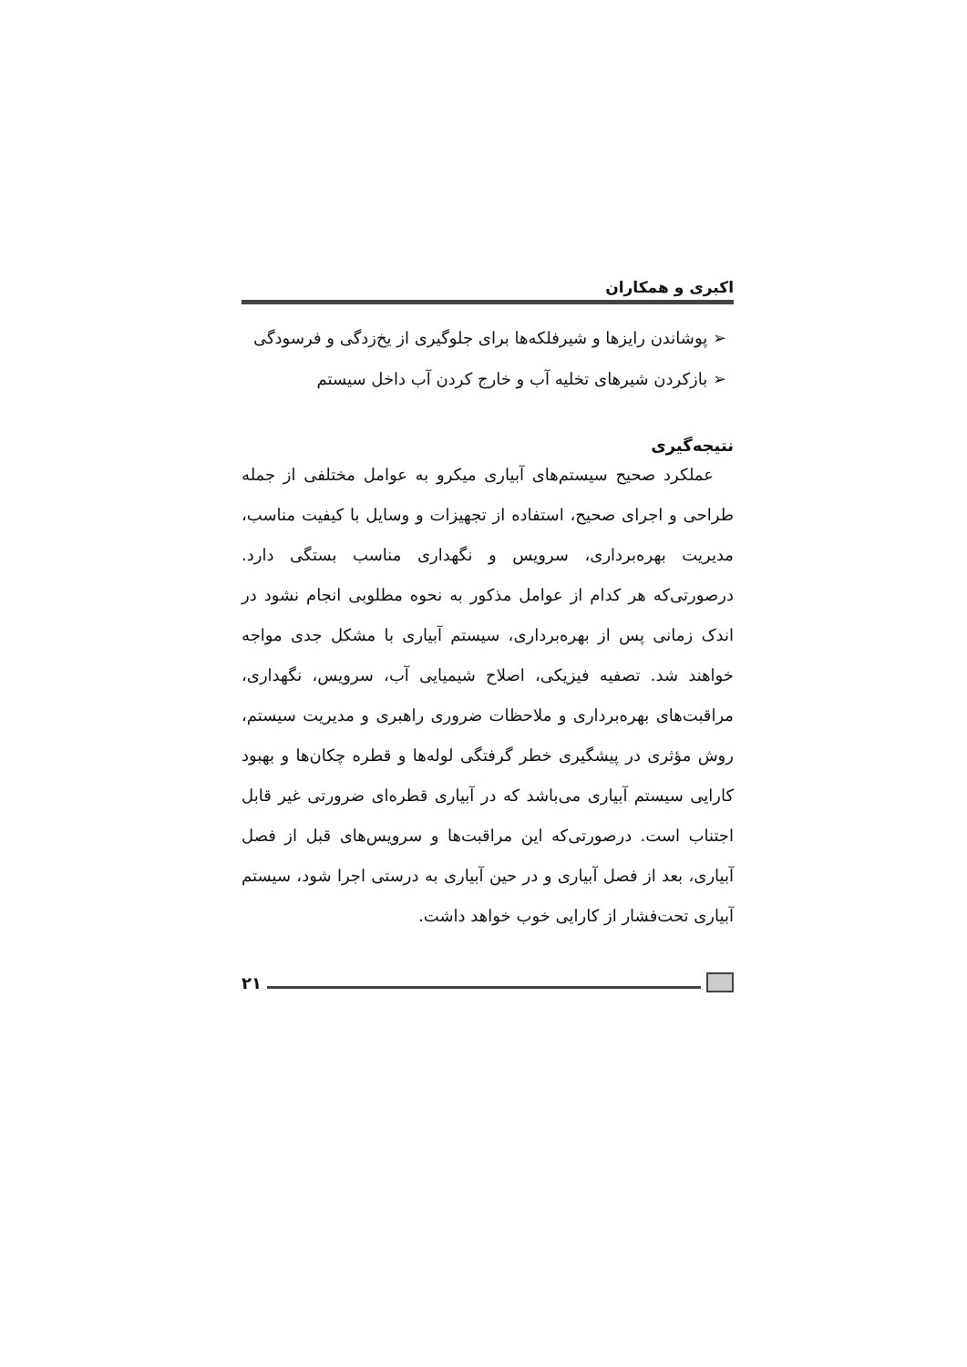اکبری و همکاران
➢ پوشاندن رایزها و شیرفلکه‌ها برای جلوگیری از یخ‌زدگی و فرسودگی
➢ بازکردن شیرهای تخلیه آب و خارج کردن آب داخل سیستم
نتیجه‌گیری
عملکرد صحیح سیستم‌های آبیاری میکرو به عوامل مختلفی از جمله طراحی و اجرای صحیح، استفاده از تجهیزات و وسایل با کیفیت مناسب، مدیریت بهره‌برداری، سرویس و نگهداری مناسب بستگی دارد. درصورتی‌که هر کدام از عوامل مذکور به نحوه مطلوبی انجام نشود در اندک زمانی پس از بهره‌برداری، سیستم آبیاری با مشکل جدی مواجه خواهند شد. تصفیه فیزیکی، اصلاح شیمیایی آب، سرویس، نگهداری، مراقبت‌های بهره‌برداری و ملاحظات ضروری راهبری و مدیریت سیستم، روش مؤثری در پیشگیری خطر گرفتگی لوله‌ها و قطره چکان‌ها و بهبود کارایی سیستم آبیاری می‌باشد که در آبیاری قطره‌ای ضرورتی غیر قابل اجتناب است. درصورتی‌که این مراقبت‌ها و سرویس‌های قبل از فصل آبیاری، بعد از فصل آبیاری و در حین آبیاری به درستی اجرا شود، سیستم آبیاری تحت‌فشار از کارایی خوب خواهد داشت.
۲۱